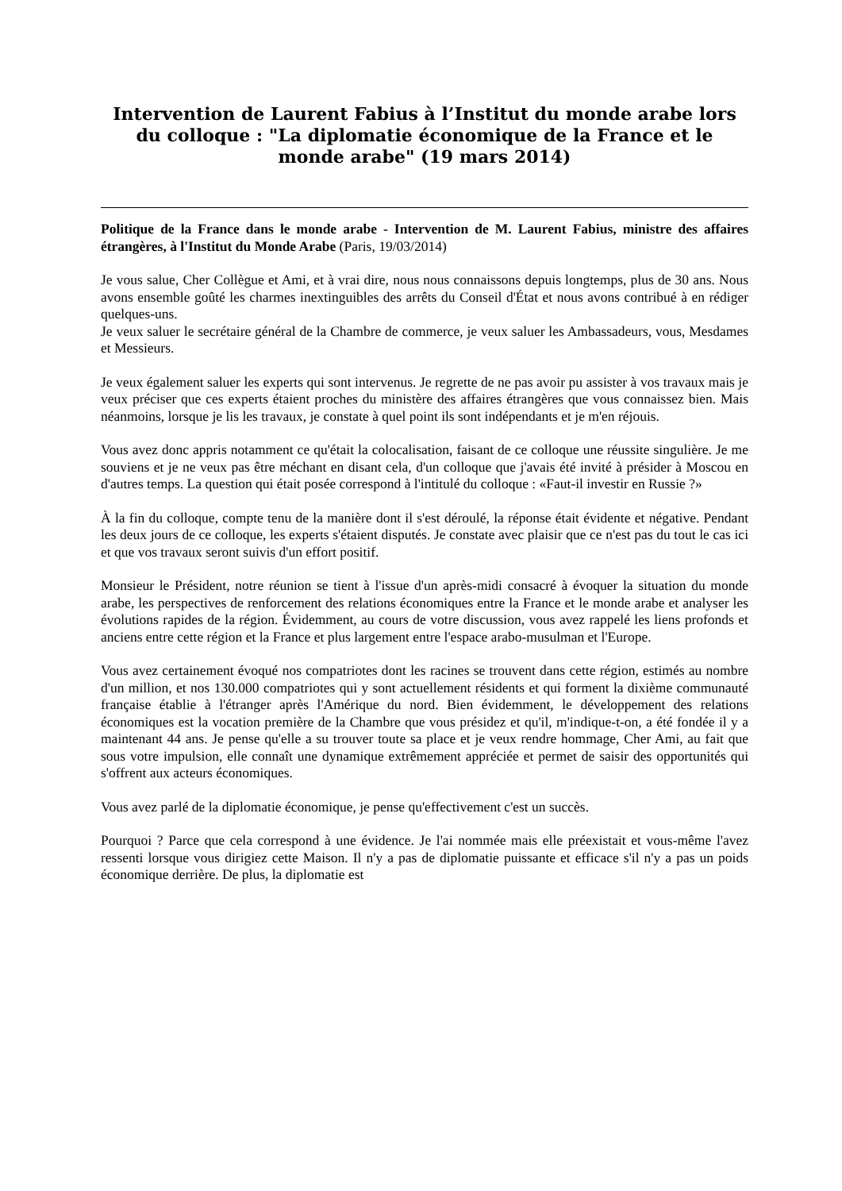Intervention de Laurent Fabius à l’Institut du monde arabe lors du colloque : "La diplomatie économique de la France et le monde arabe" (19 mars 2014)
Politique de la France dans le monde arabe - Intervention de M. Laurent Fabius, ministre des affaires étrangères, à l'Institut du Monde Arabe (Paris, 19/03/2014)
Je vous salue, Cher Collègue et Ami, et à vrai dire, nous nous connaissons depuis longtemps, plus de 30 ans. Nous avons ensemble goûté les charmes inextinguibles des arrêts du Conseil d'État et nous avons contribué à en rédiger quelques-uns.
Je veux saluer le secrétaire général de la Chambre de commerce, je veux saluer les Ambassadeurs, vous, Mesdames et Messieurs.
Je veux également saluer les experts qui sont intervenus. Je regrette de ne pas avoir pu assister à vos travaux mais je veux préciser que ces experts étaient proches du ministère des affaires étrangères que vous connaissez bien. Mais néanmoins, lorsque je lis les travaux, je constate à quel point ils sont indépendants et je m'en réjouis.
Vous avez donc appris notamment ce qu'était la colocalisation, faisant de ce colloque une réussite singulière. Je me souviens et je ne veux pas être méchant en disant cela, d'un colloque que j'avais été invité à présider à Moscou en d'autres temps. La question qui était posée correspond à l'intitulé du colloque : «Faut-il investir en Russie ?»
À la fin du colloque, compte tenu de la manière dont il s'est déroulé, la réponse était évidente et négative. Pendant les deux jours de ce colloque, les experts s'étaient disputés. Je constate avec plaisir que ce n'est pas du tout le cas ici et que vos travaux seront suivis d'un effort positif.
Monsieur le Président, notre réunion se tient à l'issue d'un après-midi consacré à évoquer la situation du monde arabe, les perspectives de renforcement des relations économiques entre la France et le monde arabe et analyser les évolutions rapides de la région. Évidemment, au cours de votre discussion, vous avez rappelé les liens profonds et anciens entre cette région et la France et plus largement entre l'espace arabo-musulman et l'Europe.
Vous avez certainement évoqué nos compatriotes dont les racines se trouvent dans cette région, estimés au nombre d'un million, et nos 130.000 compatriotes qui y sont actuellement résidents et qui forment la dixième communauté française établie à l'étranger après l'Amérique du nord. Bien évidemment, le développement des relations économiques est la vocation première de la Chambre que vous présidez et qu'il, m'indique-t-on, a été fondée il y a maintenant 44 ans. Je pense qu'elle a su trouver toute sa place et je veux rendre hommage, Cher Ami, au fait que sous votre impulsion, elle connaît une dynamique extrêmement appréciée et permet de saisir des opportunités qui s'offrent aux acteurs économiques.
Vous avez parlé de la diplomatie économique, je pense qu'effectivement c'est un succès.
Pourquoi ? Parce que cela correspond à une évidence. Je l'ai nommée mais elle préexistait et vous-même l'avez ressenti lorsque vous dirigiez cette Maison. Il n'y a pas de diplomatie puissante et efficace s'il n'y a pas un poids économique derrière. De plus, la diplomatie est